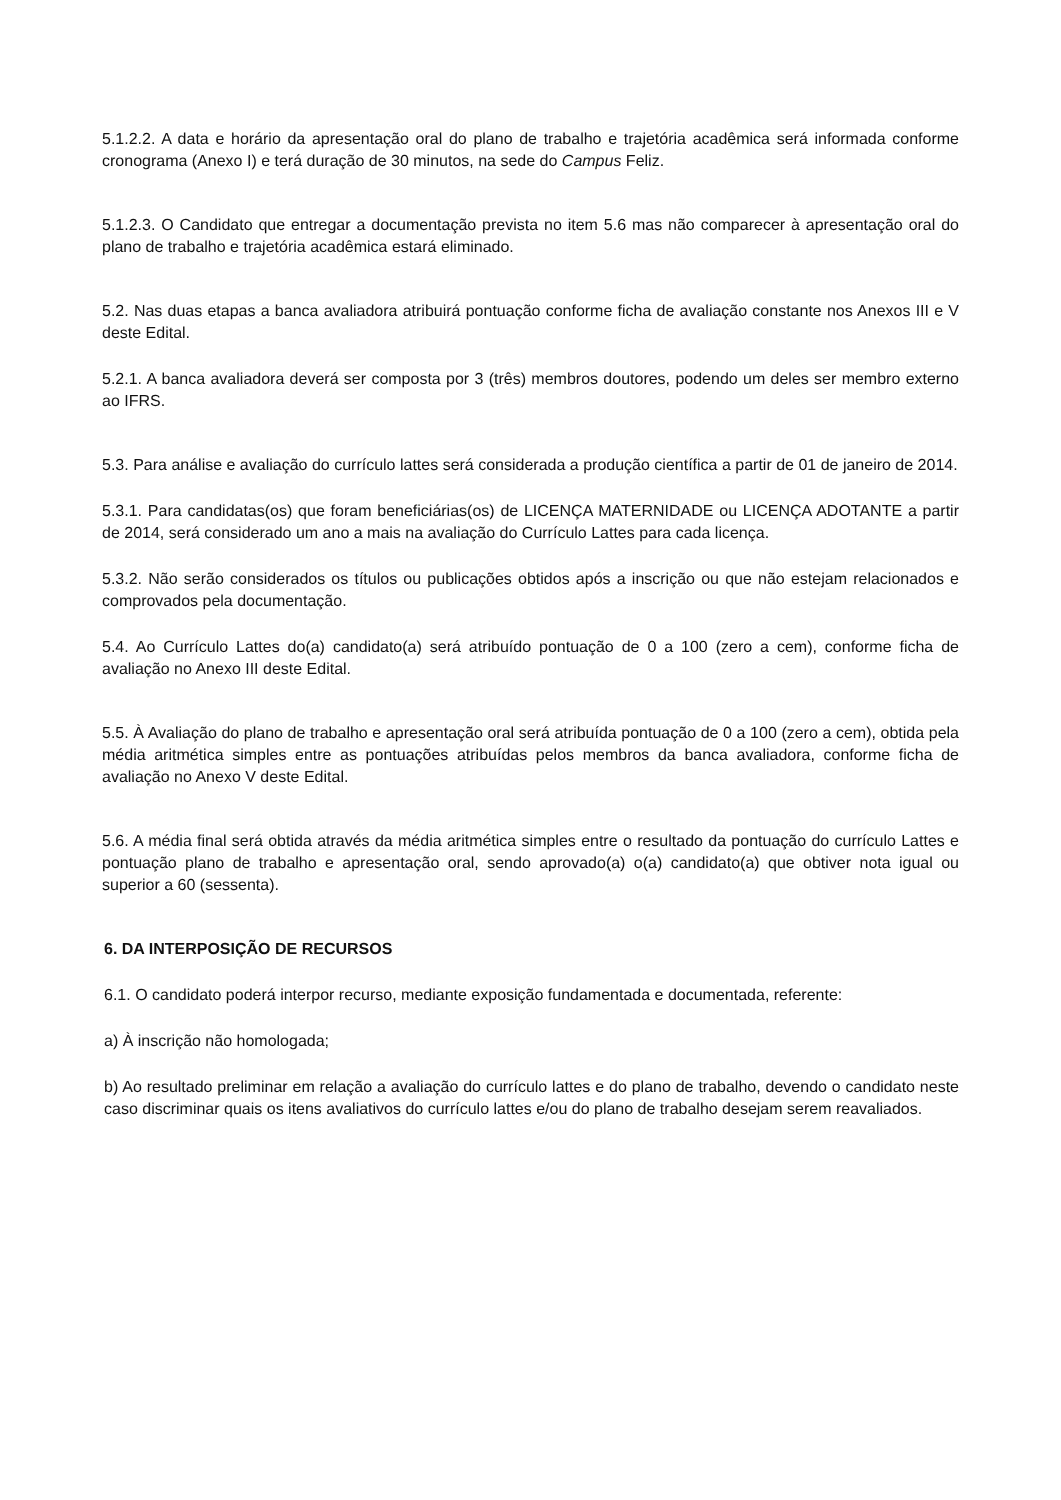5.1.2.2. A data e horário da apresentação oral do plano de trabalho e trajetória acadêmica será informada conforme cronograma (Anexo I) e terá duração de 30 minutos, na sede do Campus Feliz.
5.1.2.3. O Candidato que entregar a documentação prevista no item 5.6 mas não comparecer à apresentação oral do plano de trabalho e trajetória acadêmica estará eliminado.
5.2. Nas duas etapas a banca avaliadora atribuirá pontuação conforme ficha de avaliação constante nos Anexos III e V deste Edital.
5.2.1. A banca avaliadora deverá ser composta por 3 (três) membros doutores, podendo um deles ser membro externo ao IFRS.
5.3. Para análise e avaliação do currículo lattes será considerada a produção científica a partir de 01 de janeiro de 2014.
5.3.1. Para candidatas(os) que foram beneficiárias(os) de LICENÇA MATERNIDADE ou LICENÇA ADOTANTE a partir de 2014, será considerado um ano a mais na avaliação do Currículo Lattes para cada licença.
5.3.2. Não serão considerados os títulos ou publicações obtidos após a inscrição ou que não estejam relacionados e comprovados pela documentação.
5.4. Ao Currículo Lattes do(a) candidato(a) será atribuído pontuação de 0 a 100 (zero a cem), conforme ficha de avaliação no Anexo III deste Edital.
5.5. À Avaliação do plano de trabalho e apresentação oral será atribuída pontuação de 0 a 100 (zero a cem), obtida pela média aritmética simples entre as pontuações atribuídas pelos membros da banca avaliadora, conforme ficha de avaliação no Anexo V deste Edital.
5.6. A média final será obtida através da média aritmética simples entre o resultado da pontuação do currículo Lattes e pontuação plano de trabalho e apresentação oral, sendo aprovado(a) o(a) candidato(a) que obtiver nota igual ou superior a 60 (sessenta).
6. DA INTERPOSIÇÃO DE RECURSOS
6.1. O candidato poderá interpor recurso, mediante exposição fundamentada e documentada, referente:
a) À inscrição não homologada;
b) Ao resultado preliminar em relação a avaliação do currículo lattes e do plano de trabalho, devendo o candidato neste caso discriminar quais os itens avaliativos do currículo lattes e/ou do plano de trabalho desejam serem reavaliados.